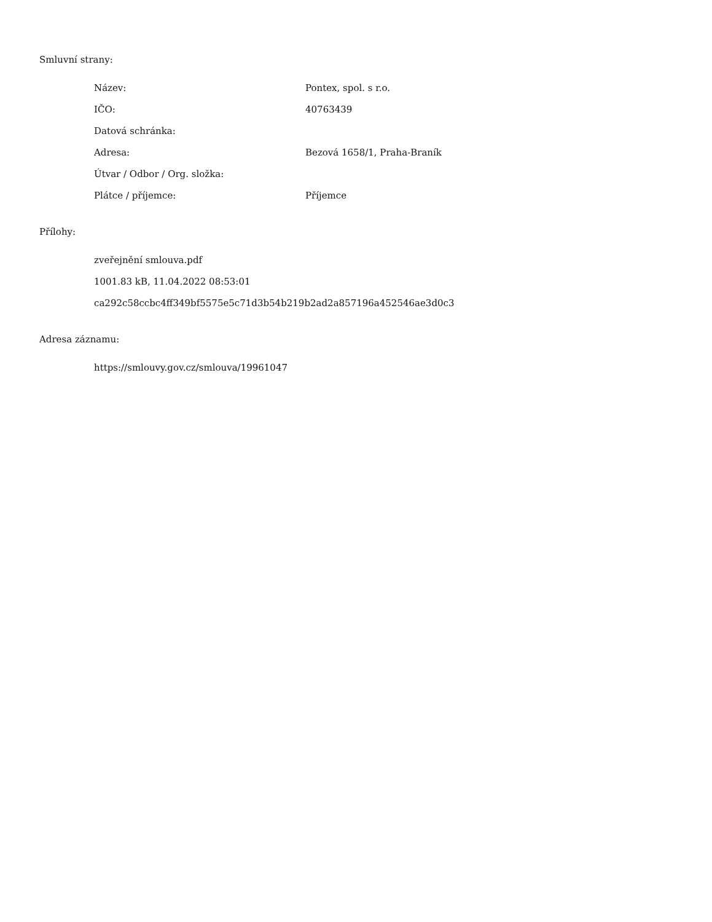Smluvní strany:
| Název: | Pontex, spol. s r.o. |
| IČO: | 40763439 |
| Datová schránka: | |
| Adresa: | Bezová 1658/1, Praha-Braník |
| Útvar / Odbor / Org. složka: | |
| Plátce / příjemce: | Příjemce |
Přílohy:
zveřejnění smlouva.pdf
1001.83 kB, 11.04.2022 08:53:01
ca292c58ccbc4ff349bf5575e5c71d3b54b219b2ad2a857196a452546ae3d0c3
Adresa záznamu:
https://smlouvy.gov.cz/smlouva/19961047